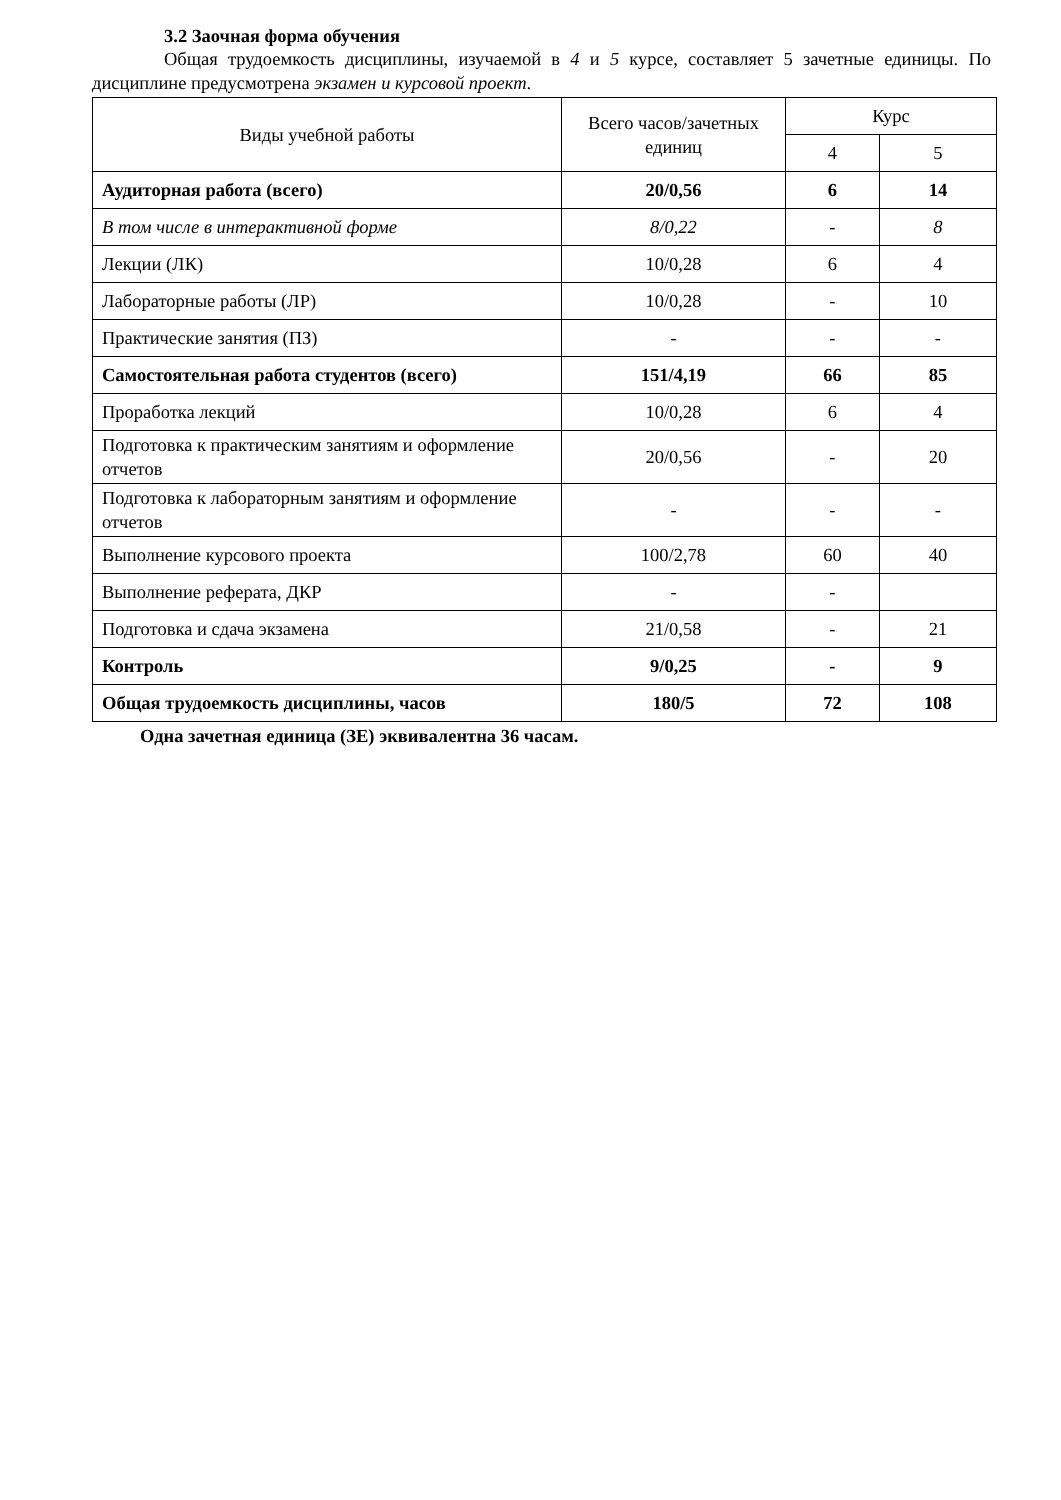3.2 Заочная форма обучения
Общая трудоемкость дисциплины, изучаемой в 4 и 5 курсе, составляет 5 зачетные единицы. По дисциплине предусмотрена экзамен и курсовой проект.
| Виды учебной работы | Всего часов/зачетных единиц | Курс | |
| --- | --- | --- | --- |
| | | 4 | 5 |
| Аудиторная работа (всего) | 20/0,56 | 6 | 14 |
| В том числе в интерактивной форме | 8/0,22 | - | 8 |
| Лекции (ЛК) | 10/0,28 | 6 | 4 |
| Лабораторные работы (ЛР) | 10/0,28 | - | 10 |
| Практические занятия (ПЗ) | - | - | - |
| Самостоятельная работа студентов (всего) | 151/4,19 | 66 | 85 |
| Проработка лекций | 10/0,28 | 6 | 4 |
| Подготовка к практическим занятиям и оформление отчетов | 20/0,56 | - | 20 |
| Подготовка к лабораторным занятиям и оформление отчетов | - | - | - |
| Выполнение курсового проекта | 100/2,78 | 60 | 40 |
| Выполнение реферата, ДКР | - | - | |
| Подготовка и сдача экзамена | 21/0,58 | - | 21 |
| Контроль | 9/0,25 | - | 9 |
| Общая трудоемкость дисциплины, часов | 180/5 | 72 | 108 |
Одна зачетная единица (ЗЕ) эквивалентна 36 часам.